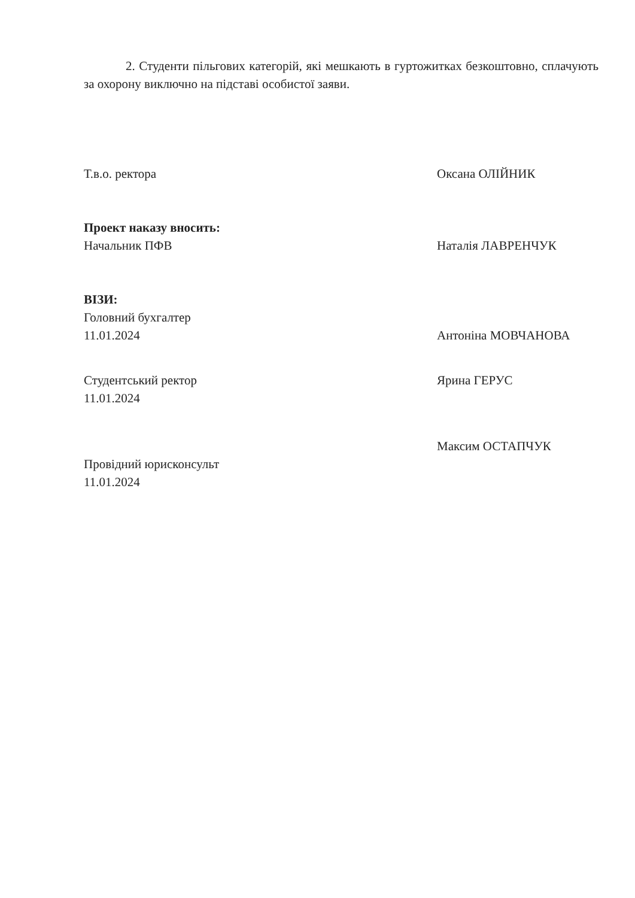2. Студенти пільгових категорій, які мешкають в гуртожитках безкоштовно, сплачують за охорону виключно на підставі особистої заяви.
Т.в.о. ректора Оксана ОЛІЙНИК
Проект наказу вносить:
Начальник ПФВ Наталія ЛАВРЕНЧУК
ВІЗИ:
Головний бухгалтер
11.01.2024 Антоніна МОВЧАНОВА
Студентський ректор Ярина ГЕРУС
11.01.2024
Максим ОСТАПЧУК
Провідний юрисконсульт
11.01.2024